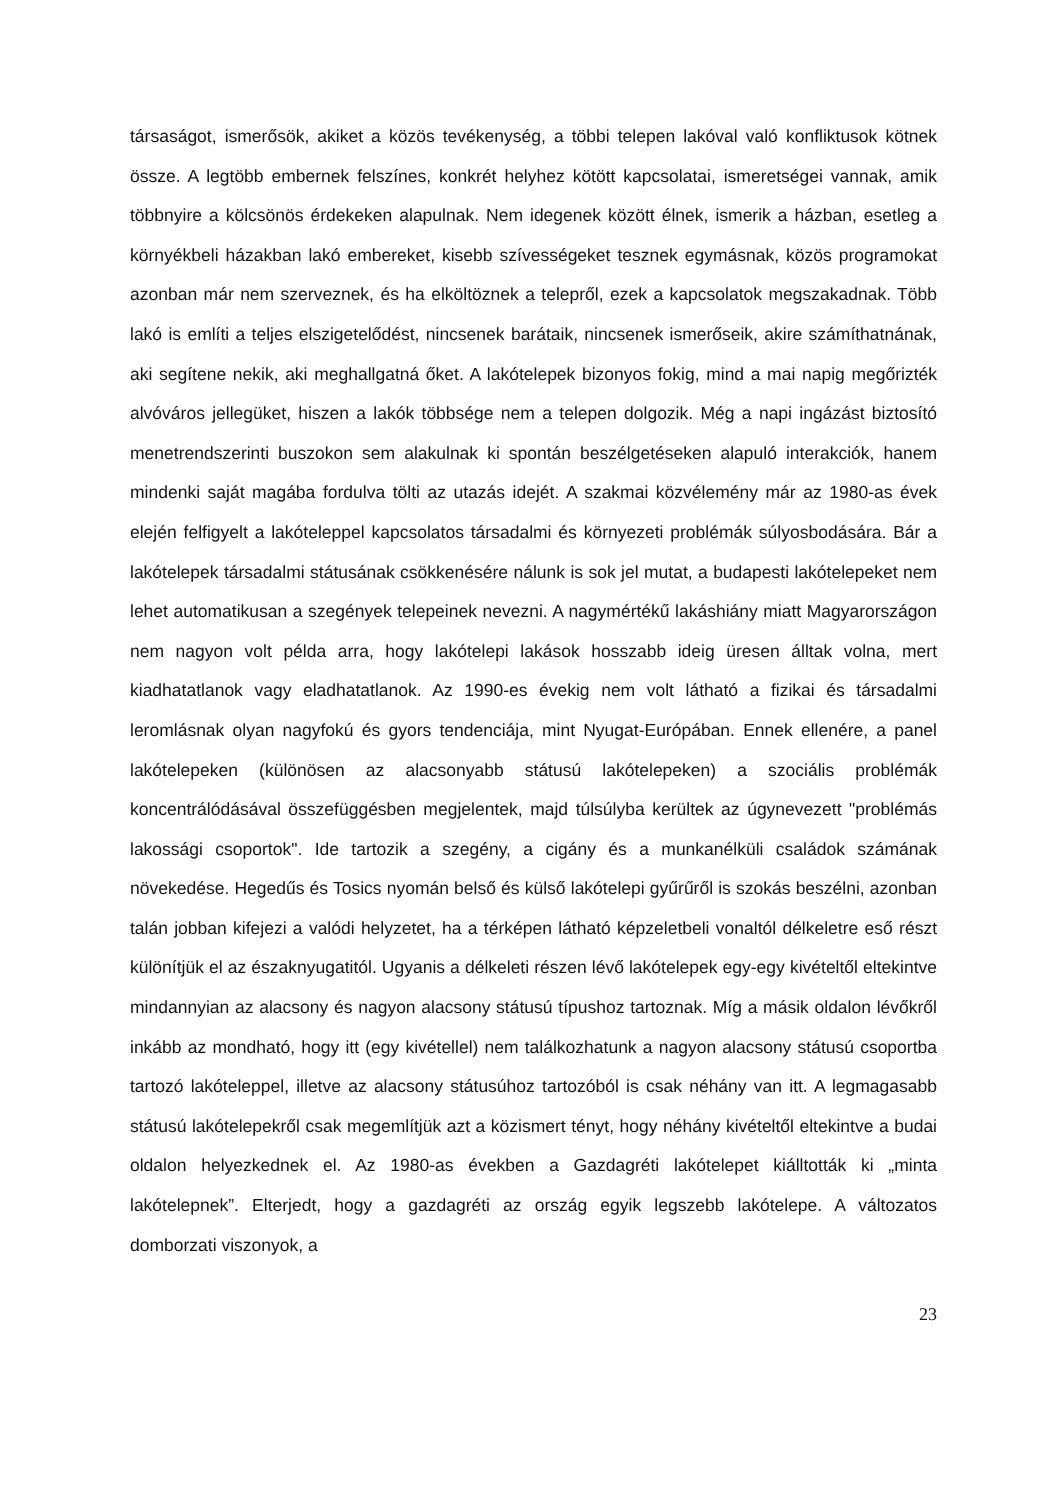társaságot, ismerősök, akiket a közös tevékenység, a többi telepen lakóval való konfliktusok kötnek össze. A legtöbb embernek felszínes, konkrét helyhez kötött kapcsolatai, ismeretségei vannak, amik többnyire a kölcsönös érdekeken alapulnak. Nem idegenek között élnek, ismerik a házban, esetleg a környékbeli házakban lakó embereket, kisebb szívességeket tesznek egymásnak, közös programokat azonban már nem szerveznek, és ha elköltöznek a telepről, ezek a kapcsolatok megszakadnak. Több lakó is említi a teljes elszigetelődést, nincsenek barátaik, nincsenek ismerőseik, akire számíthatnának, aki segítene nekik, aki meghallgatná őket. A lakótelepek bizonyos fokig, mind a mai napig megőrizték alvóváros jellegüket, hiszen a lakók többsége nem a telepen dolgozik. Még a napi ingázást biztosító menetrendszerinti buszokon sem alakulnak ki spontán beszélgetéseken alapuló interakciók, hanem mindenki saját magába fordulva tölti az utazás idejét. A szakmai közvélemény már az 1980-as évek elején felfigyelt a lakóteleppel kapcsolatos társadalmi és környezeti problémák súlyosbodására. Bár a lakótelepek társadalmi státusának csökkenésére nálunk is sok jel mutat, a budapesti lakótelepeket nem lehet automatikusan a szegények telepeinek nevezni. A nagymértékű lakáshiány miatt Magyarországon nem nagyon volt példa arra, hogy lakótelepi lakások hosszabb ideig üresen álltak volna, mert kiadhatatlanok vagy eladhatatlanok. Az 1990-es évekig nem volt látható a fizikai és társadalmi leromlásnak olyan nagyfokú és gyors tendenciája, mint Nyugat-Európában. Ennek ellenére, a panel lakótelepeken (különösen az alacsonyabb státusú lakótelepeken) a szociális problémák koncentrálódásával összefüggésben megjelentek, majd túlsúlyba kerültek az úgynevezett "problémás lakossági csoportok". Ide tartozik a szegény, a cigány és a munkanélküli családok számának növekedése. Hegedűs és Tosics nyomán belső és külső lakótelepi gyűrűről is szokás beszélni, azonban talán jobban kifejezi a valódi helyzetet, ha a térképen látható képzeletbeli vonaltól délkeletre eső részt különítjük el az északnyugatitól. Ugyanis a délkeleti részen lévő lakótelepek egy-egy kivételtől eltekintve mindannyian az alacsony és nagyon alacsony státusú típushoz tartoznak. Míg a másik oldalon lévőkről inkább az mondható, hogy itt (egy kivétellel) nem találkozhatunk a nagyon alacsony státusú csoportba tartozó lakóteleppel, illetve az alacsony státusúhoz tartozóból is csak néhány van itt. A legmagasabb státusú lakótelepekről csak megemlítjük azt a közismert tényt, hogy néhány kivételtől eltekintve a budai oldalon helyezkednek el. Az 1980-as években a Gazdagréti lakótelepet kiálltották ki „minta lakótelepnek”. Elterjedt, hogy a gazdagréti az ország egyik legszebb lakótelepe. A változatos domborzati viszonyok, a
23